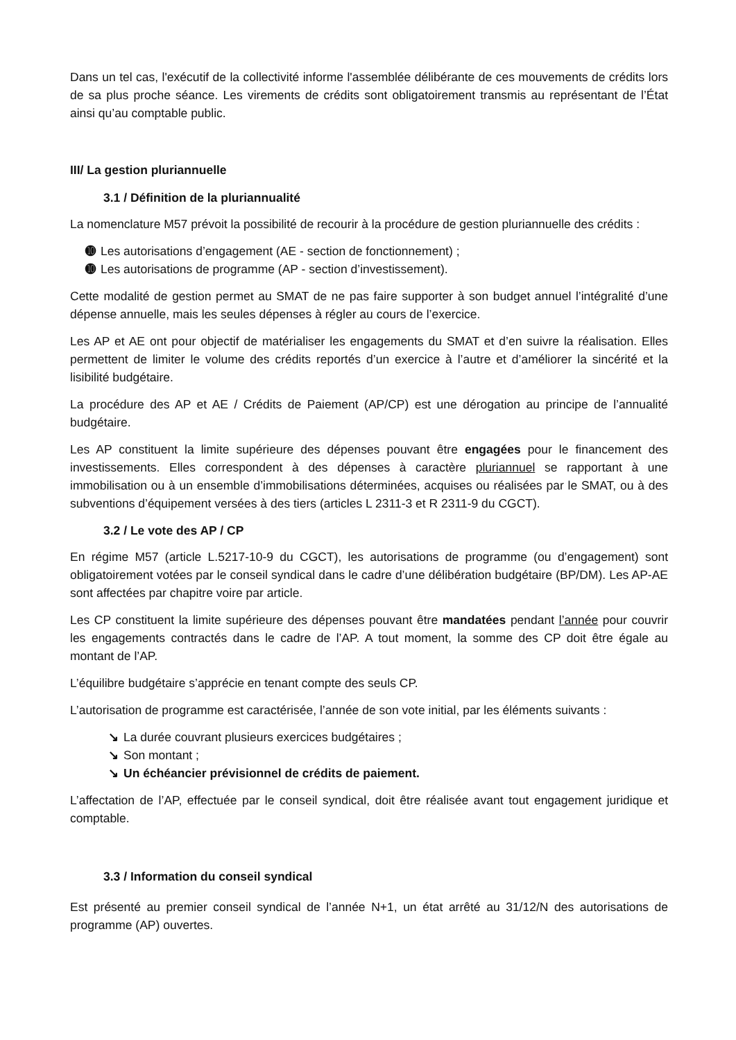Dans un tel cas, l'exécutif de la collectivité informe l'assemblée délibérante de ces mouvements de crédits lors de sa plus proche séance. Les virements de crédits sont obligatoirement transmis au représentant de l’État ainsi qu’au comptable public.
III/ La gestion pluriannuelle
3.1 / Définition de la pluriannualité
La nomenclature M57 prévoit la possibilité de recourir à la procédure de gestion pluriannuelle des crédits :
➓ Les autorisations d’engagement (AE - section de fonctionnement) ;
➓ Les autorisations de programme (AP - section d’investissement).
Cette modalité de gestion permet au SMAT de ne pas faire supporter à son budget annuel l’intégralité d’une dépense annuelle, mais les seules dépenses à régler au cours de l’exercice.
Les AP et AE ont pour objectif de matérialiser les engagements du SMAT et d’en suivre la réalisation. Elles permettent de limiter le volume des crédits reportés d’un exercice à l’autre et d’améliorer la sincérité et la lisibilité budgétaire.
La procédure des AP et AE / Crédits de Paiement (AP/CP) est une dérogation au principe de l’annualité budgétaire.
Les AP constituent la limite supérieure des dépenses pouvant être engagées pour le financement des investissements. Elles correspondent à des dépenses à caractère pluriannuel se rapportant à une immobilisation ou à un ensemble d’immobilisations déterminées, acquises ou réalisées par le SMAT, ou à des subventions d’équipement versées à des tiers (articles L 2311-3 et R 2311-9 du CGCT).
3.2 / Le vote des AP / CP
En régime M57 (article L.5217-10-9 du CGCT), les autorisations de programme (ou d’engagement) sont obligatoirement votées par le conseil syndical dans le cadre d’une délibération budgétaire (BP/DM). Les AP-AE sont affectées par chapitre voire par article.
Les CP constituent la limite supérieure des dépenses pouvant être mandatées pendant l’année pour couvrir les engagements contractés dans le cadre de l’AP. A tout moment, la somme des CP doit être égale au montant de l’AP.
L’équilibre budgétaire s’apprécie en tenant compte des seuls CP.
L’autorisation de programme est caractérisée, l’année de son vote initial, par les éléments suivants :
↘ La durée couvrant plusieurs exercices budgétaires ;
↘ Son montant ;
↘ Un échéancier prévisionnel de crédits de paiement.
L’affectation de l’AP, effectuée par le conseil syndical, doit être réalisée avant tout engagement juridique et comptable.
3.3 / Information du conseil syndical
Est présenté au premier conseil syndical de l’année N+1, un état arrêté au 31/12/N des autorisations de programme (AP) ouvertes.